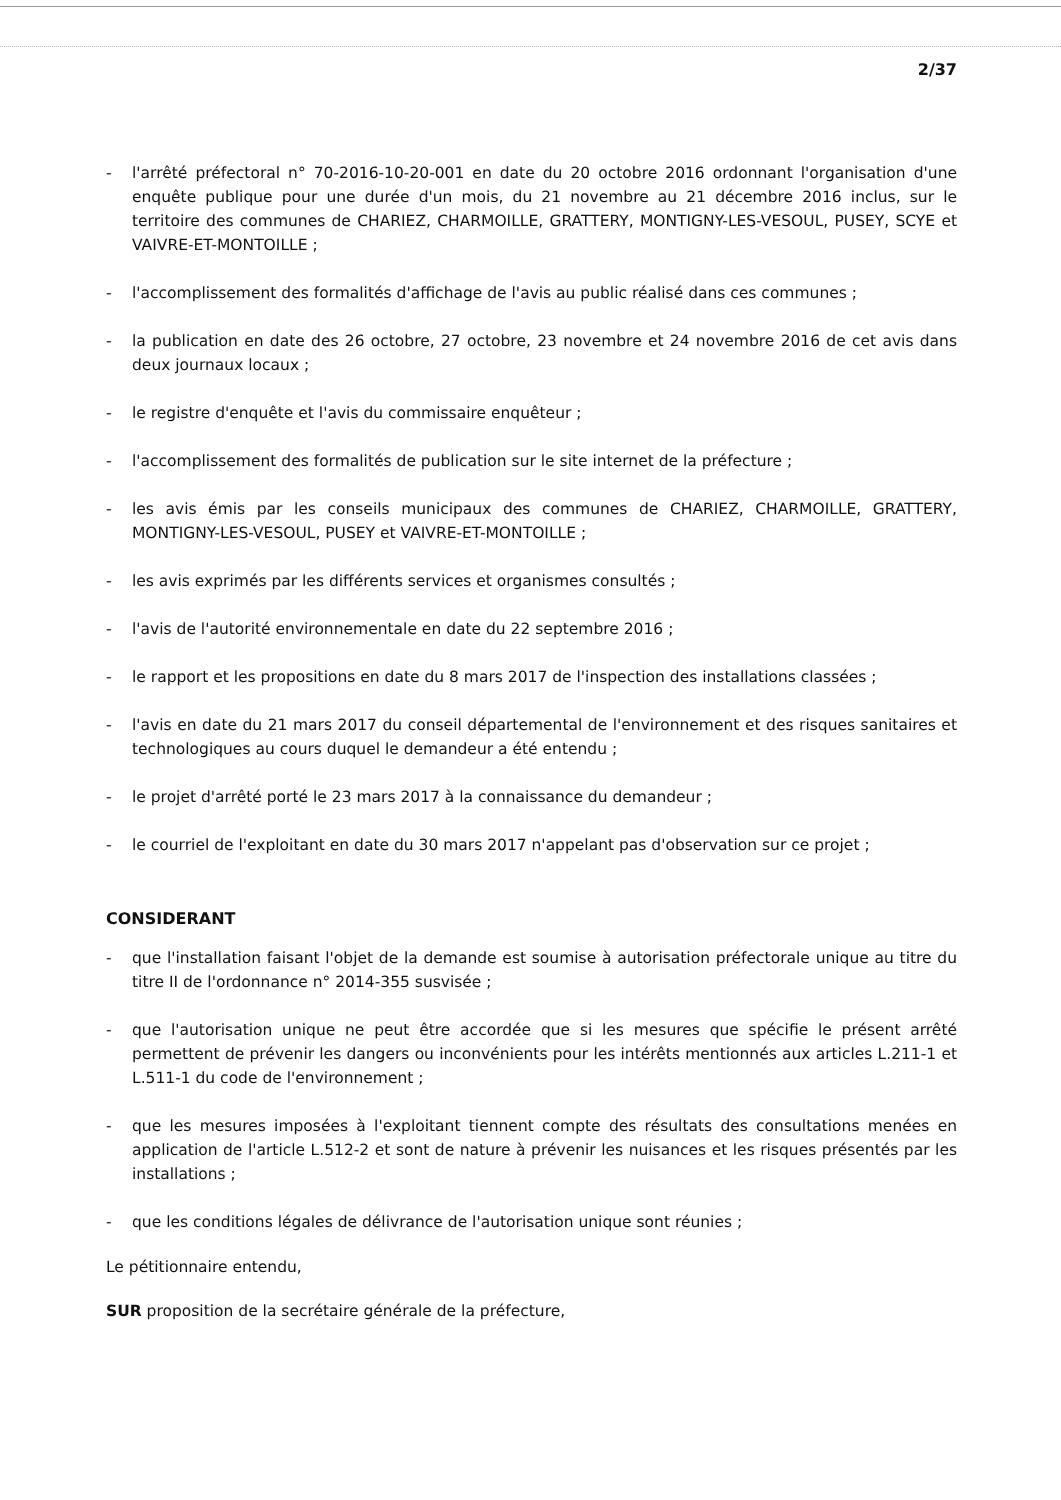2/37
- l'arrêté préfectoral n° 70-2016-10-20-001 en date du 20 octobre 2016 ordonnant l'organisation d'une enquête publique pour une durée d'un mois, du 21 novembre au 21 décembre 2016 inclus, sur le territoire des communes de CHARIEZ, CHARMOILLE, GRATTERY, MONTIGNY-LES-VESOUL, PUSEY, SCYE et VAIVRE-ET-MONTOILLE ;
- l'accomplissement des formalités d'affichage de l'avis au public réalisé dans ces communes ;
- la publication en date des 26 octobre, 27 octobre, 23 novembre et 24 novembre 2016 de cet avis dans deux journaux locaux ;
- le registre d'enquête et l'avis du commissaire enquêteur ;
- l'accomplissement des formalités de publication sur le site internet de la préfecture ;
- les avis émis par les conseils municipaux des communes de CHARIEZ, CHARMOILLE, GRATTERY, MONTIGNY-LES-VESOUL, PUSEY et VAIVRE-ET-MONTOILLE ;
- les avis exprimés par les différents services et organismes consultés ;
- l'avis de l'autorité environnementale en date du 22 septembre 2016 ;
- le rapport et les propositions en date du 8 mars 2017 de l'inspection des installations classées ;
- l'avis en date du 21 mars 2017 du conseil départemental de l'environnement et des risques sanitaires et technologiques au cours duquel le demandeur a été entendu ;
- le projet d'arrêté porté le 23 mars 2017 à la connaissance du demandeur ;
- le courriel de l'exploitant en date du 30 mars 2017 n'appelant pas d'observation sur ce projet ;
CONSIDERANT
- que l'installation faisant l'objet de la demande est soumise à autorisation préfectorale unique au titre du titre II de l'ordonnance n° 2014-355 susvisée ;
- que l'autorisation unique ne peut être accordée que si les mesures que spécifie le présent arrêté permettent de prévenir les dangers ou inconvénients pour les intérêts mentionnés aux articles L.211-1 et L.511-1 du code de l'environnement ;
- que les mesures imposées à l'exploitant tiennent compte des résultats des consultations menées en application de l'article L.512-2 et sont de nature à prévenir les nuisances et les risques présentés par les installations ;
- que les conditions légales de délivrance de l'autorisation unique sont réunies ;
Le pétitionnaire entendu,
SUR proposition de la secrétaire générale de la préfecture,